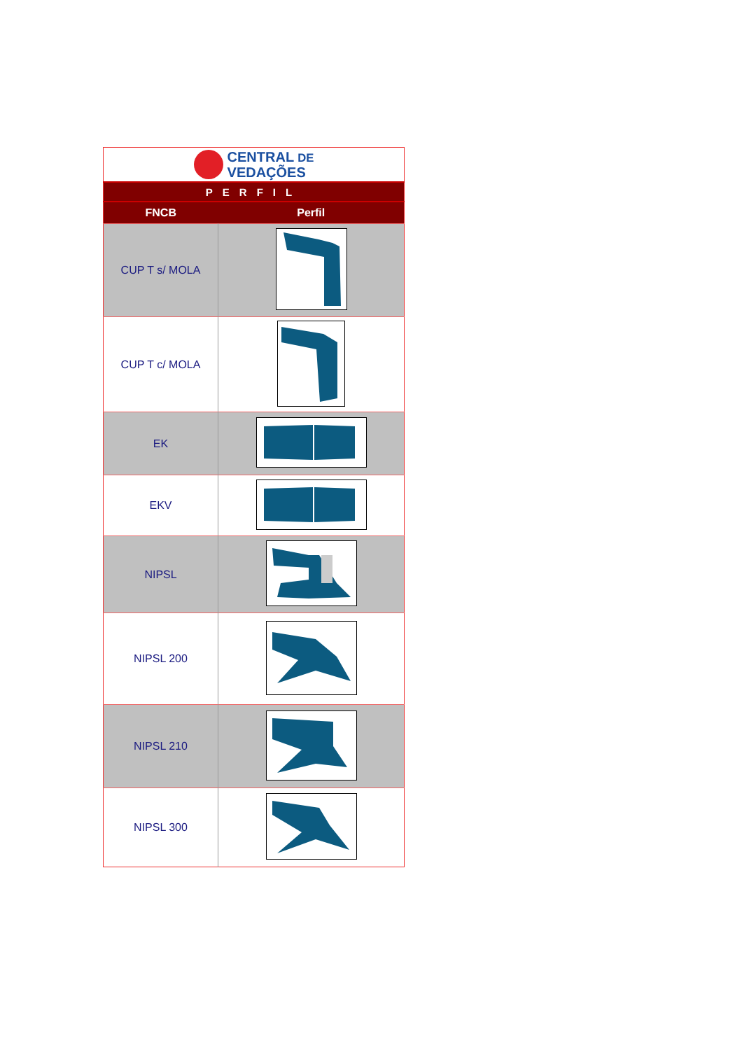| CENTRAL DE VEDAÇÕES | |
| PERFIL | |
| FNCB | Perfil |
| CUP T s/ MOLA | |
| CUP T c/ MOLA | |
| EK | |
| EKV | |
| NIPSL | |
| NIPSL 200 | |
| NIPSL 210 | |
| NIPSL 300 | |